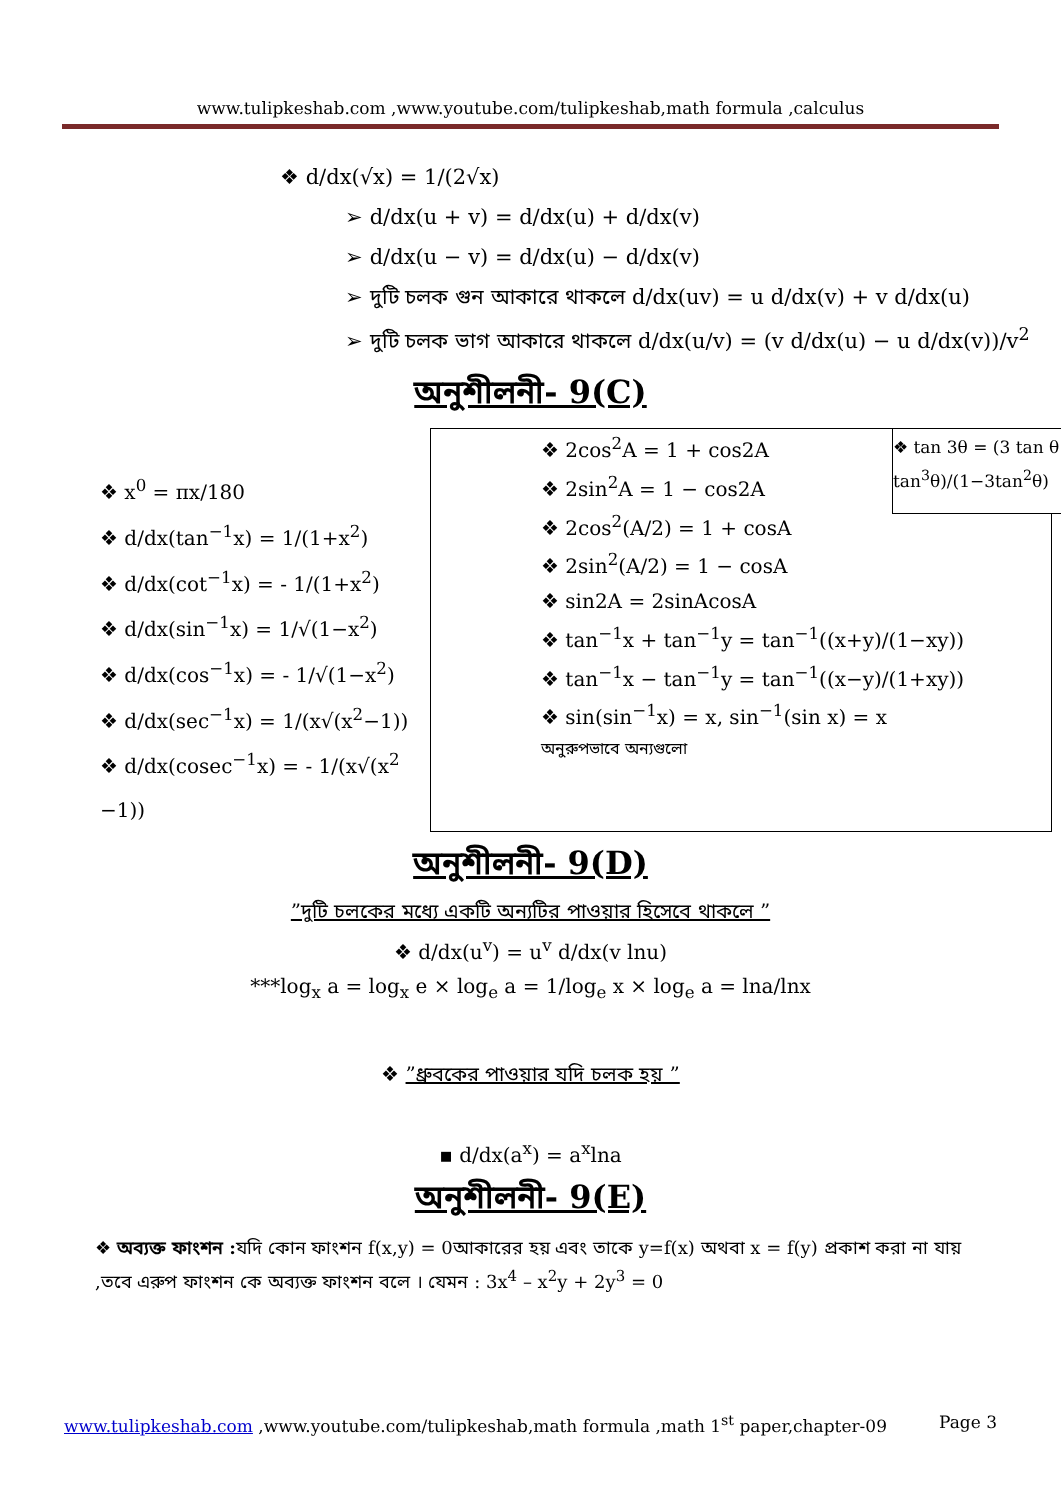www.tulipkeshab.com ,www.youtube.com/tulipkeshab,math formula ,calculus
❖ d/dx(√x) = 1/(2√x)
➢ d/dx(u + v) = d/dx(u) + d/dx(v)
➢ d/dx(u − v) = d/dx(u) − d/dx(v)
➢ দুটি চলক গুন আকারে থাকলে d/dx(uv) = u d/dx(v) + v d/dx(u)
➢ দুটি চলক ভাগ আকারে থাকলে d/dx(u/v) = (v d/dx(u) − u d/dx(v))/v<sup>2</sup>
অনুশীলনী- 9(C)
❖ x<sup>0</sup> = πx/180
❖ d/dx(tan<sup>−1</sup>x) = 1/(1+x<sup>2</sup>)
❖ d/dx(cot<sup>−1</sup>x) = - 1/(1+x<sup>2</sup>)
❖ d/dx(sin<sup>−1</sup>x) = 1/√(1−x<sup>2</sup>)
❖ d/dx(cos<sup>−1</sup>x) = - 1/√(1−x<sup>2</sup>)
❖ d/dx(sec<sup>−1</sup>x) = 1/(x√(x<sup>2</sup>−1))
❖ d/dx(cosec<sup>−1</sup>x) = - 1/(x√(x<sup>2</sup> −1))
❖ tan 3θ = (3 tan θ − tan<sup>3</sup>θ)/(1−3tan<sup>2</sup>θ)
❖ 2cos<sup>2</sup>A = 1 + cos2A
❖ 2sin<sup>2</sup>A = 1 − cos2A
❖ 2cos<sup>2</sup>(A/2) = 1 + cosA
❖ 2sin<sup>2</sup>(A/2) = 1 − cosA
❖ sin2A = 2sinAcosA
❖ tan<sup>−1</sup>x + tan<sup>−1</sup>y = tan<sup>−1</sup>((x+y)/(1−xy))
❖ tan<sup>−1</sup>x − tan<sup>−1</sup>y = tan<sup>−1</sup>((x−y)/(1+xy))
❖ sin(sin<sup>−1</sup>x) = x, sin<sup>−1</sup>(sin x) = x
অনুরুপভাবে অন্যগুলো
অনুশীলনী- 9(D)
”দুটি চলকের মধ্যে একটি অন্যটির পাওয়ার হিসেবে থাকলে ”
❖ d/dx(u<sup>v</sup>) = u<sup>v</sup> d/dx(v lnu)
***log<sub>x</sub> a = log<sub>x</sub> e × log<sub>e</sub> a = 1/log<sub>e</sub> x × log<sub>e</sub> a = lna/lnx
❖ ”ধ্রুবকের পাওয়ার যদি চলক হয় ”
▪ d/dx(a<sup>x</sup>) = a<sup>x</sup>lna
অনুশীলনী- 9(E)
❖ অব্যক্ত ফাংশন : যদি কোন ফাংশন f(x,y) = 0আকারের হয় এবং তাকে y=f(x) অথবা x = f(y) প্রকাশ করা না যায় ,তবে এরুপ ফাংশন কে অব্যক্ত ফাংশন বলে । যেমন : 3x<sup>4</sup> – x<sup>2</sup>y + 2y<sup>3</sup> = 0
www.tulipkeshab.com ,www.youtube.com/tulipkeshab,math formula ,math 1<sup>st</sup> paper,chapter-09 Page 3